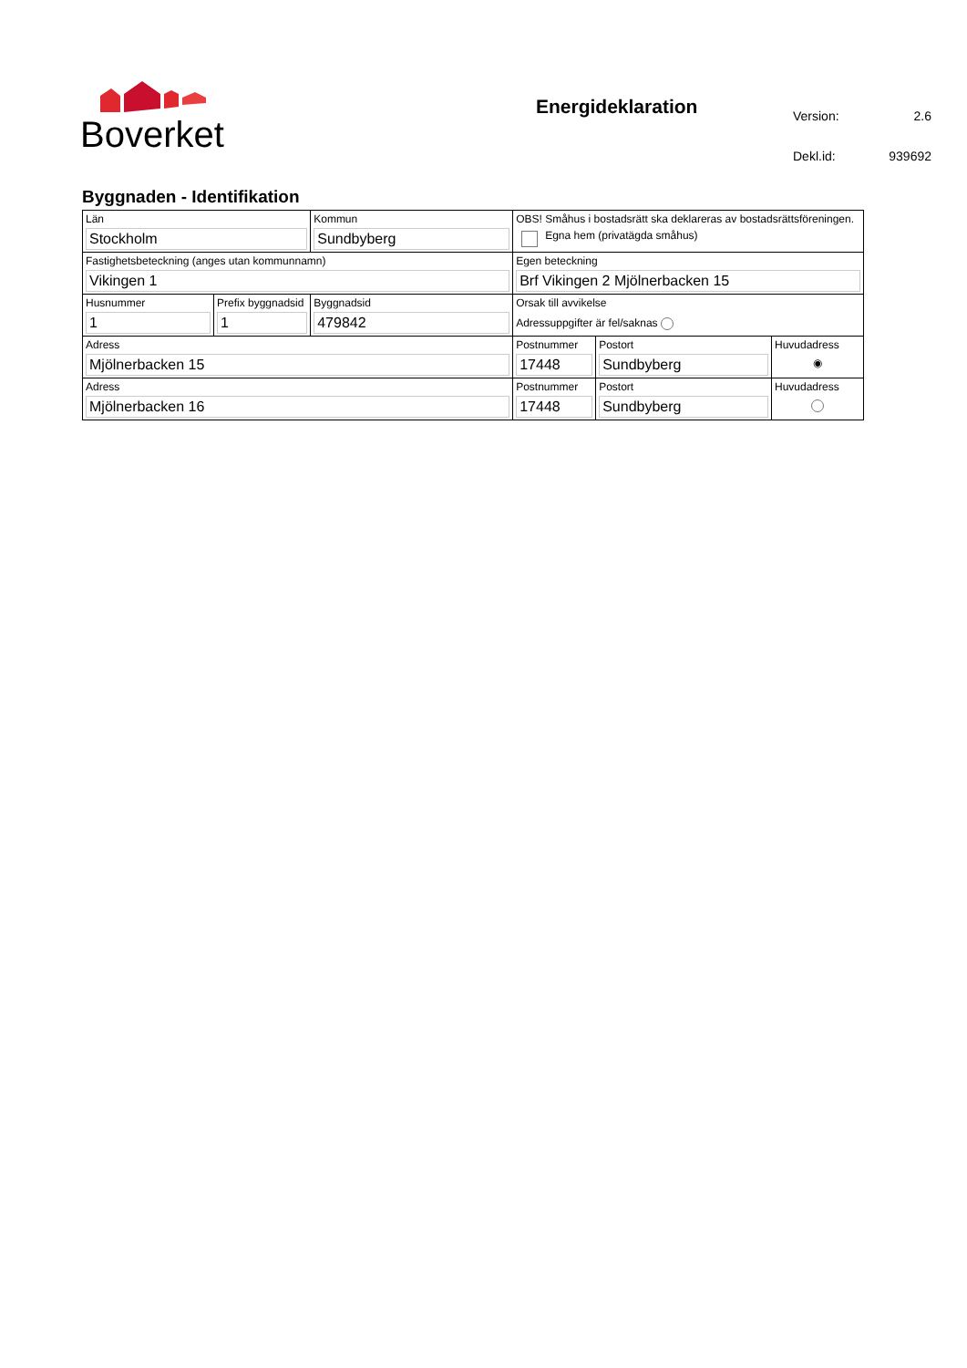Boverket
Energideklaration
| Version: | 2.6 |
| Dekl.id: | 939692 |
Byggnaden - Identifikation
| Län Stockholm | | Kommun Sundbyberg | | OBS! Småhus i bostadsrätt ska deklareras av bostadsrättsföreningen. Egna hem (privatägda småhus) | | |
| Fastighetsbeteckning (anges utan kommunnamn) Vikingen 1 | | | | Egen beteckning Brf Vikingen 2 Mjölnerbacken 15 | | |
| Husnummer 1 | Prefix byggnadsid 1 | | Byggnadsid 479842 | Orsak till avvikelse Adressuppgifter är fel/saknas | | |
| Adress Mjölnerbacken 15 | | | | Postnummer 17448 | Postort Sundbyberg | Huvudadress ◉ |
| Adress Mjölnerbacken 16 | | | | Postnummer 17448 | Postort Sundbyberg | Huvudadress |